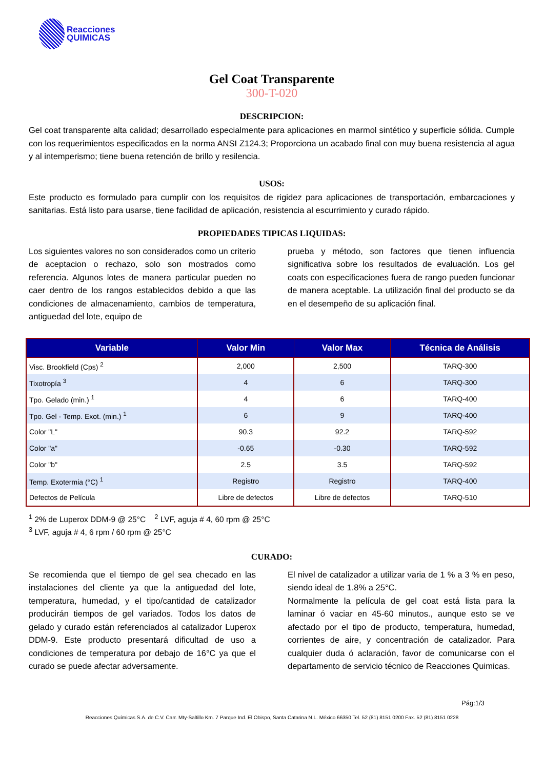Reacciones
QUIMICAS
Gel Coat Transparente
300-T-020
DESCRIPCION:
Gel coat transparente alta calidad; desarrollado especialmente para aplicaciones en marmol sintético y superficie sólida. Cumple con los requerimientos especificados en la norma ANSI Z124.3; Proporciona un acabado final con muy buena resistencia al agua y al intemperismo; tiene buena retención de brillo y resilencia.
USOS:
Este producto es formulado para cumplir con los requisitos de rigidez para aplicaciones de transportación, embarcaciones y sanitarias. Está listo para usarse, tiene facilidad de aplicación, resistencia al escurrimiento y curado rápido.
PROPIEDADES TIPICAS LIQUIDAS:
Los siguientes valores no son considerados como un criterio de aceptacion o rechazo, solo son mostrados como referencia. Algunos lotes de manera particular pueden no caer dentro de los rangos establecidos debido a que las condiciones de almacenamiento, cambios de temperatura, antiguedad del lote, equipo de
prueba y método, son factores que tienen influencia significativa sobre los resultados de evaluación. Los gel coats con especificaciones fuera de rango pueden funcionar de manera aceptable. La utilización final del producto se da en el desempeño de su aplicación final.
| Variable | Valor Min | Valor Max | Técnica de Análisis |
| --- | --- | --- | --- |
| Visc. Brookfield (Cps) <sup>2</sup> | 2,000 | 2,500 | TARQ-300 |
| Tixotropía <sup>3</sup> | 4 | 6 | TARQ-300 |
| Tpo. Gelado (min.) <sup>1</sup> | 4 | 6 | TARQ-400 |
| Tpo. Gel - Temp. Exot. (min.) <sup>1</sup> | 6 | 9 | TARQ-400 |
| Color "L" | 90.3 | 92.2 | TARQ-592 |
| Color "a" | -0.65 | -0.30 | TARQ-592 |
| Color "b" | 2.5 | 3.5 | TARQ-592 |
| Temp. Exotermia (°C) <sup>1</sup> | Registro | Registro | TARQ-400 |
| Defectos de Película | Libre de defectos | Libre de defectos | TARQ-510 |
<sup>1</sup> 2% de Luperox DDM-9 @ 25°C <sup>2</sup> LVF, aguja # 4, 60 rpm @ 25°C
<sup>3</sup> LVF, aguja # 4, 6 rpm / 60 rpm @ 25°C
CURADO:
Se recomienda que el tiempo de gel sea checado en las instalaciones del cliente ya que la antiguedad del lote, temperatura, humedad, y el tipo/cantidad de catalizador producirán tiempos de gel variados. Todos los datos de gelado y curado están referenciados al catalizador Luperox DDM-9. Este producto presentará dificultad de uso a condiciones de temperatura por debajo de 16°C ya que el curado se puede afectar adversamente.
El nivel de catalizador a utilizar varia de 1 % a 3 % en peso, siendo ideal de 1.8% a 25°C.
Normalmente la película de gel coat está lista para la laminar ó vaciar en 45-60 minutos., aunque esto se ve afectado por el tipo de producto, temperatura, humedad, corrientes de aire, y concentración de catalizador. Para cualquier duda ó aclaración, favor de comunicarse con el departamento de servicio técnico de Reacciones Quimicas.
Pág:1/3
Reacciones Químicas S.A. de C.V. Carr. Mty-Saltillo Km. 7 Parque Ind. El Obispo, Santa Catarina N.L. México 66350 Tel. 52 (81) 8151 0200 Fax. 52 (81) 8151 0228